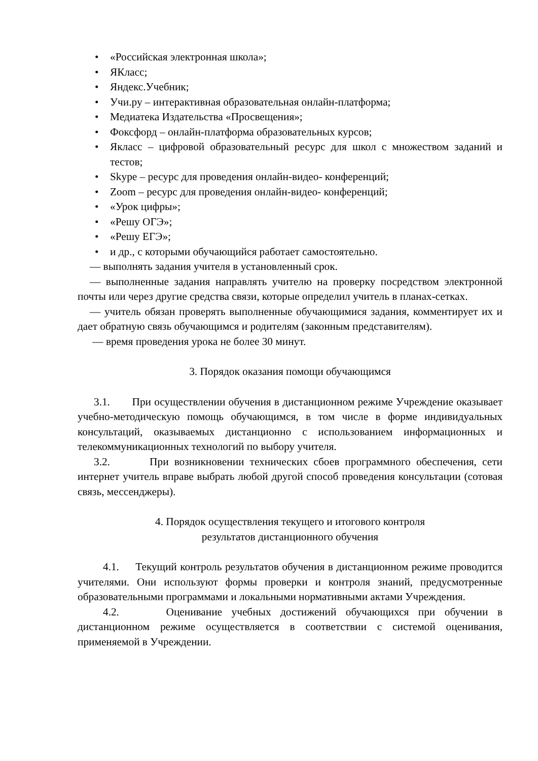• «Российская электронная школа»;
• ЯКласс;
• Яндекс.Учебник;
• Учи.ру – интерактивная образовательная онлайн-платформа;
• Медиатека Издательства «Просвещения»;
• Фоксфорд – онлайн-платформа образовательных курсов;
• Якласс – цифровой образовательный ресурс для школ с множеством заданий и тестов;
• Skype – ресурс для проведения онлайн-видео- конференций;
• Zoom – ресурс для проведения онлайн-видео- конференций;
• «Урок цифры»;
• «Решу ОГЭ»;
• «Решу ЕГЭ»;
• и др., с которыми обучающийся работает самостоятельно.
— выполнять задания учителя в установленный срок.
— выполненные задания направлять учителю на проверку посредством электронной почты или через другие средства связи, которые определил учитель в планах-сетках.
— учитель обязан проверять выполненные обучающимися задания, комментирует их и дает обратную связь обучающимся и родителям (законным представителям).
— время проведения урока не более 30 минут.
3. Порядок оказания помощи обучающимся
3.1. При осуществлении обучения в дистанционном режиме Учреждение оказывает учебно-методическую помощь обучающимся, в том числе в форме индивидуальных консультаций, оказываемых дистанционно с использованием информационных и телекоммуникационных технологий по выбору учителя.
3.2. При возникновении технических сбоев программного обеспечения, сети интернет учитель вправе выбрать любой другой способ проведения консультации (сотовая связь, мессенджеры).
4. Порядок осуществления текущего и итогового контроля
результатов дистанционного обучения
4.1. Текущий контроль результатов обучения в дистанционном режиме проводится учителями. Они используют формы проверки и контроля знаний, предусмотренные образовательными программами и локальными нормативными актами Учреждения.
4.2. Оценивание учебных достижений обучающихся при обучении в дистанционном режиме осуществляется в соответствии с системой оценивания, применяемой в Учреждении.